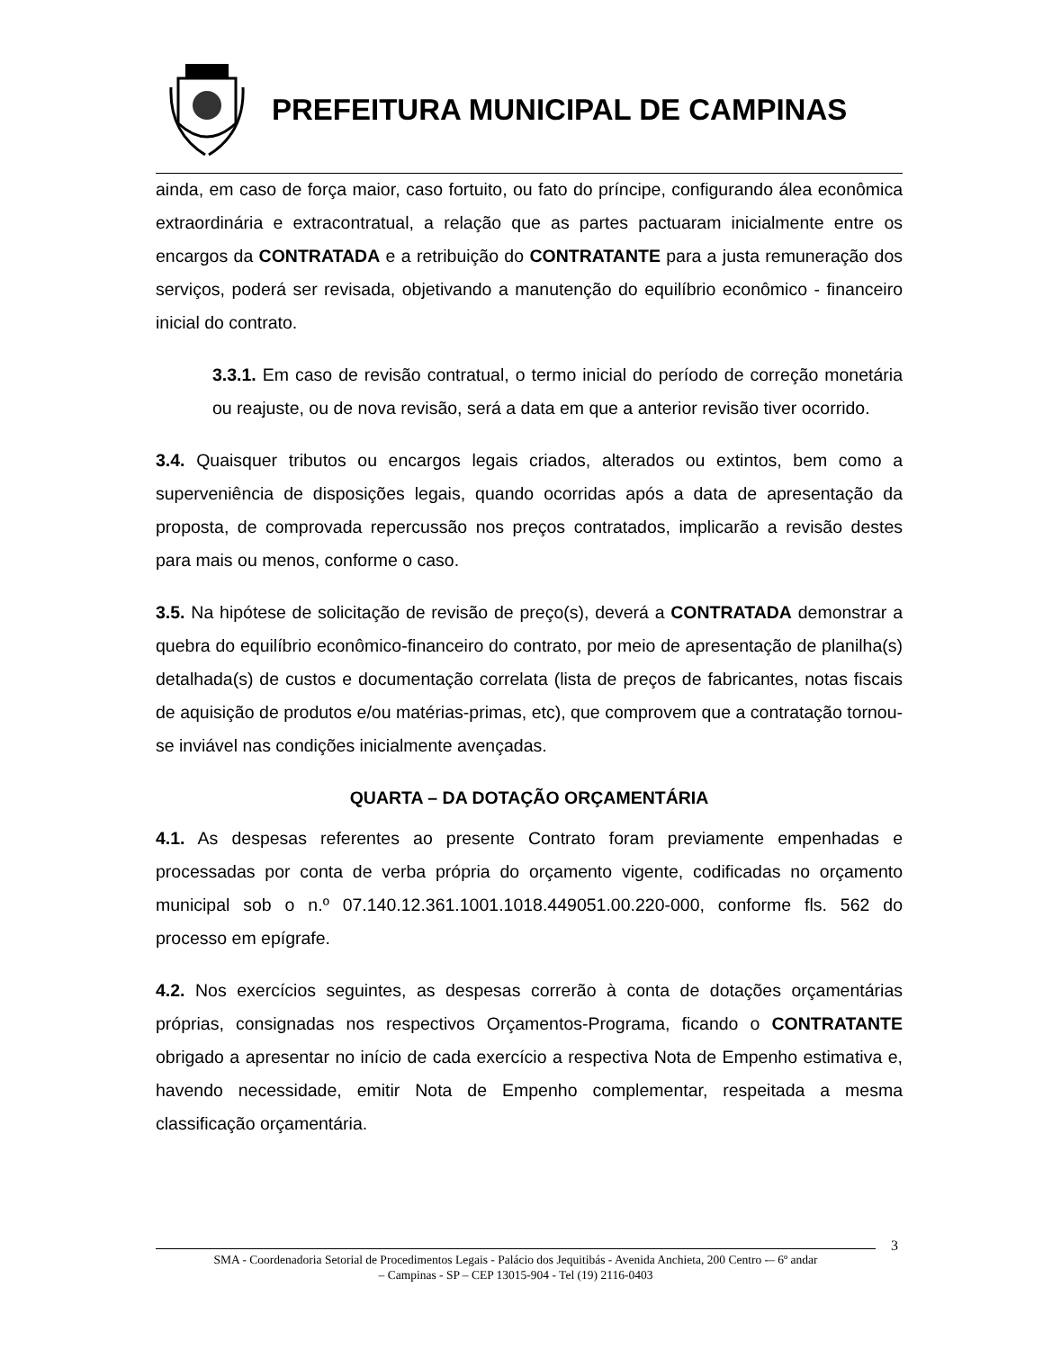PREFEITURA MUNICIPAL DE CAMPINAS
ainda, em caso de força maior, caso fortuito, ou fato do príncipe, configurando álea econômica extraordinária e extracontratual, a relação que as partes pactuaram inicialmente entre os encargos da CONTRATADA e a retribuição do CONTRATANTE para a justa remuneração dos serviços, poderá ser revisada, objetivando a manutenção do equilíbrio econômico - financeiro inicial do contrato.
3.3.1. Em caso de revisão contratual, o termo inicial do período de correção monetária ou reajuste, ou de nova revisão, será a data em que a anterior revisão tiver ocorrido.
3.4. Quaisquer tributos ou encargos legais criados, alterados ou extintos, bem como a superveniência de disposições legais, quando ocorridas após a data de apresentação da proposta, de comprovada repercussão nos preços contratados, implicarão a revisão destes para mais ou menos, conforme o caso.
3.5. Na hipótese de solicitação de revisão de preço(s), deverá a CONTRATADA demonstrar a quebra do equilíbrio econômico-financeiro do contrato, por meio de apresentação de planilha(s) detalhada(s) de custos e documentação correlata (lista de preços de fabricantes, notas fiscais de aquisição de produtos e/ou matérias-primas, etc), que comprovem que a contratação tornou-se inviável nas condições inicialmente avençadas.
QUARTA – DA DOTAÇÃO ORÇAMENTÁRIA
4.1. As despesas referentes ao presente Contrato foram previamente empenhadas e processadas por conta de verba própria do orçamento vigente, codificadas no orçamento municipal sob o n.º 07.140.12.361.1001.1018.449051.00.220-000, conforme fls. 562 do processo em epígrafe.
4.2. Nos exercícios seguintes, as despesas correrão à conta de dotações orçamentárias próprias, consignadas nos respectivos Orçamentos-Programa, ficando o CONTRATANTE obrigado a apresentar no início de cada exercício a respectiva Nota de Empenho estimativa e, havendo necessidade, emitir Nota de Empenho complementar, respeitada a mesma classificação orçamentária.
3
SMA - Coordenadoria Setorial de Procedimentos Legais - Palácio dos Jequitibás - Avenida Anchieta, 200 Centro -– 6º andar
– Campinas - SP – CEP 13015-904 - Tel (19) 2116-0403